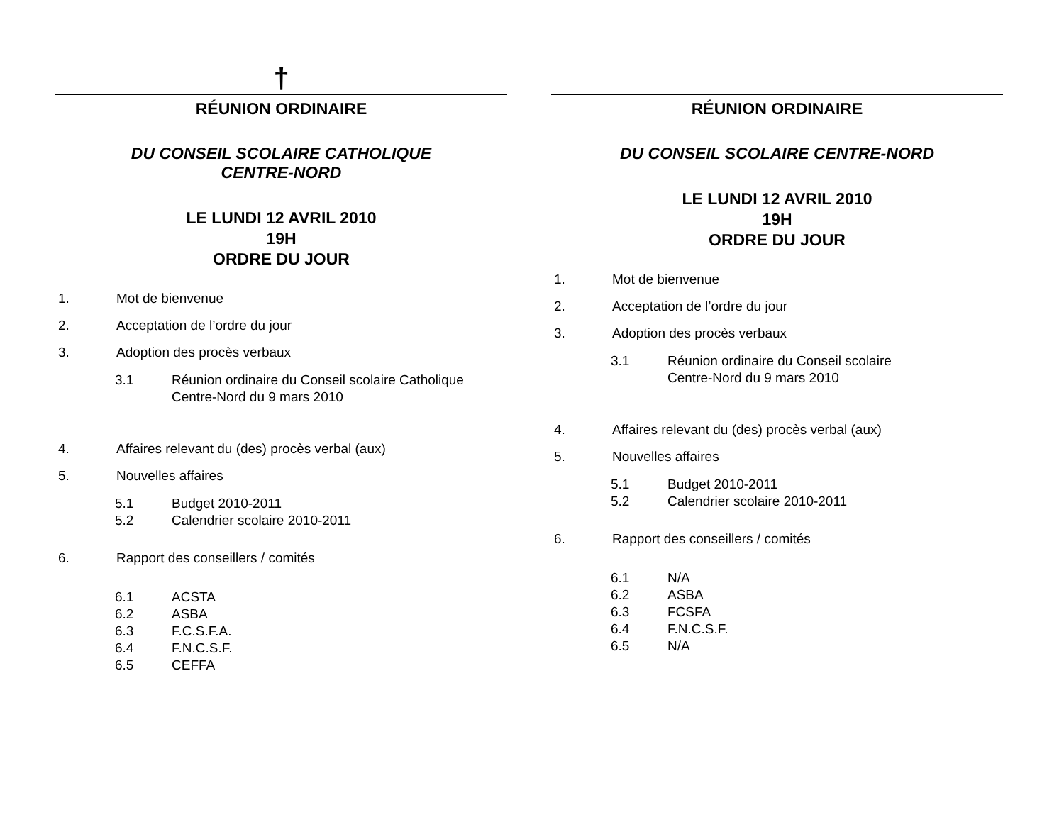†
RÉUNION ORDINAIRE
DU CONSEIL SCOLAIRE CATHOLIQUE
CENTRE-NORD
LE LUNDI 12 AVRIL 2010
19H
ORDRE DU JOUR
1. Mot de bienvenue
2. Acceptation de l’ordre du jour
3. Adoption des procès verbaux
3.1 Réunion ordinaire du Conseil scolaire Catholique
Centre-Nord du 9 mars 2010
4. Affaires relevant du (des) procès verbal (aux)
5. Nouvelles affaires
5.1 Budget 2010-2011
5.2 Calendrier scolaire 2010-2011
6. Rapport des conseillers / comités
6.1 ACSTA
6.2 ASBA
6.3 F.C.S.F.A.
6.4 F.N.C.S.F.
6.5 CEFFA
RÉUNION ORDINAIRE
DU CONSEIL SCOLAIRE CENTRE-NORD
LE LUNDI 12 AVRIL 2010
19H
ORDRE DU JOUR
1. Mot de bienvenue
2. Acceptation de l’ordre du jour
3. Adoption des procès verbaux
3.1 Réunion ordinaire du Conseil scolaire
Centre-Nord du 9 mars 2010
4. Affaires relevant du (des) procès verbal (aux)
5. Nouvelles affaires
5.1 Budget 2010-2011
5.2 Calendrier scolaire 2010-2011
6. Rapport des conseillers / comités
6.1 N/A
6.2 ASBA
6.3 FCSFA
6.4 F.N.C.S.F.
6.5 N/A